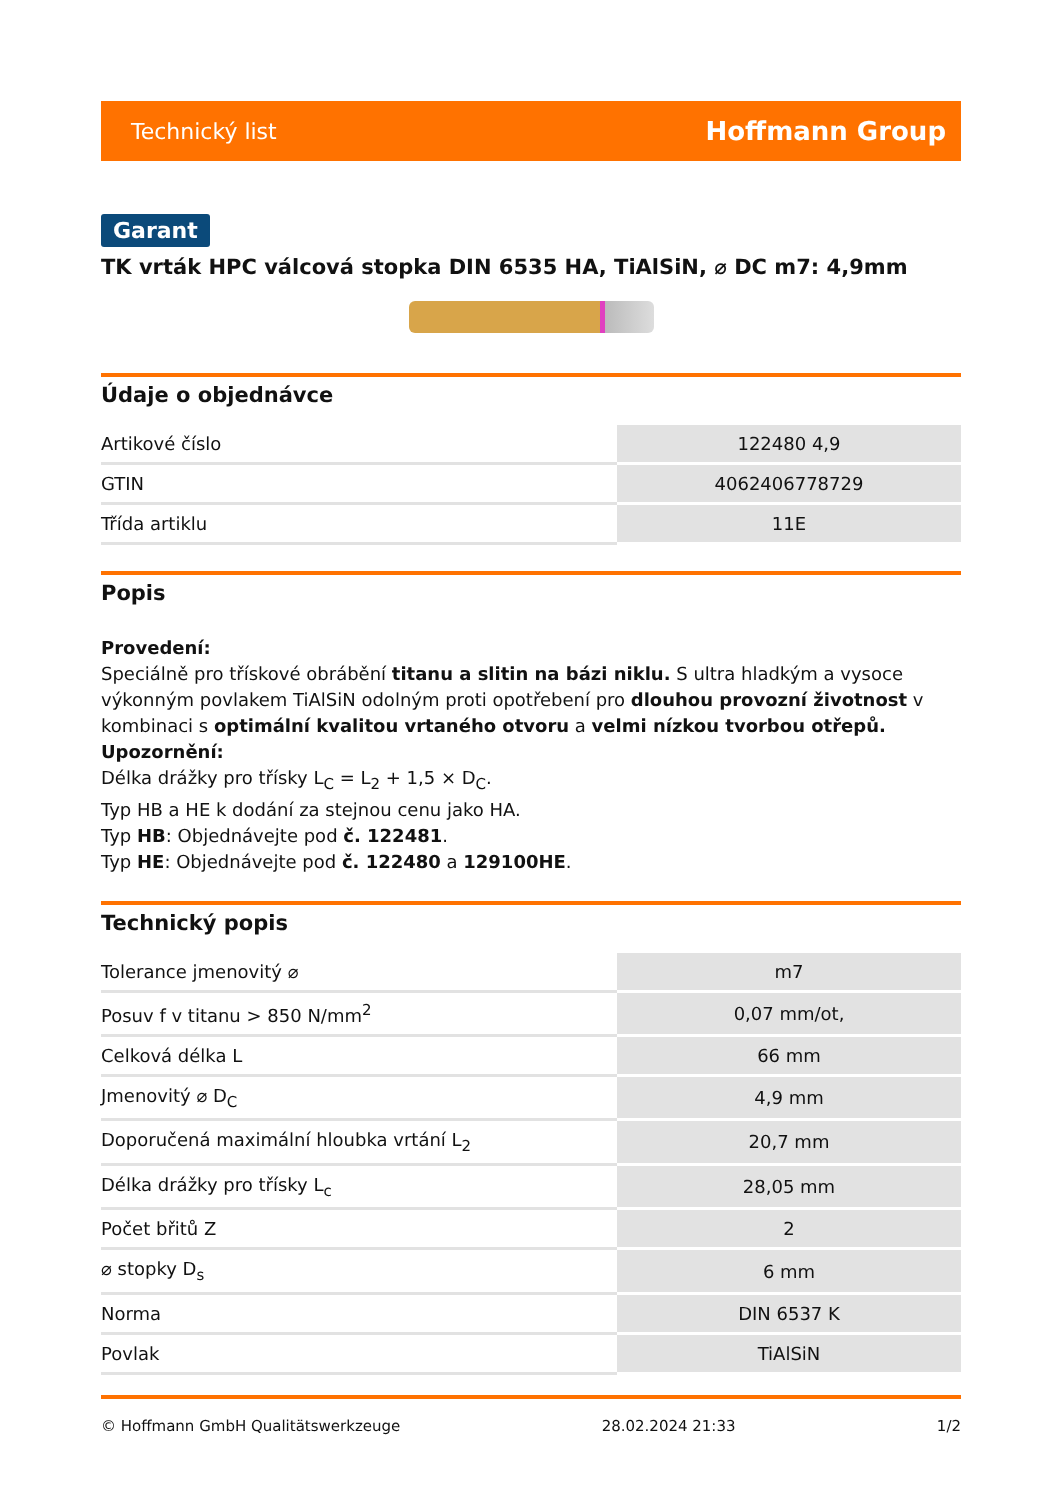Technický list Hoffmann Group
Garant
TK vrták HPC válcová stopka DIN 6535 HA, TiAlSiN, ⌀ DC m7: 4,9mm
Údaje o objednávce
| Artikové číslo | 122480 4,9 |
| GTIN | 4062406778729 |
| Třída artiklu | 11E |
Popis
Provedení:
Speciálně pro třískové obrábění titanu a slitin na bázi niklu. S ultra hladkým a vysoce výkonným povlakem TiAlSiN odolným proti opotřebení pro dlouhou provozní životnost v kombinaci s optimální kvalitou vrtaného otvoru a velmi nízkou tvorbou otřepů.
Upozornění:
Délka drážky pro třísky L<sub>C</sub> = L<sub>2</sub> + 1,5 × D<sub>C</sub>.
Typ HB a HE k dodání za stejnou cenu jako HA.
Typ HB: Objednávejte pod č. 122481.
Typ HE: Objednávejte pod č. 122480 a 129100HE.
Technický popis
| Tolerance jmenovitý ⌀ | m7 |
| Posuv f v titanu > 850 N/mm<sup>2</sup> | 0,07 mm/ot, |
| Celková délka L | 66 mm |
| Jmenovitý ⌀ D<sub>C</sub> | 4,9 mm |
| Doporučená maximální hloubka vrtání L<sub>2</sub> | 20,7 mm |
| Délka drážky pro třísky L<sub>c</sub> | 28,05 mm |
| Počet břitů Z | 2 |
| ⌀ stopky D<sub>s</sub> | 6 mm |
| Norma | DIN 6537 K |
| Povlak | TiAlSiN |
© Hoffmann GmbH Qualitätswerkzeuge 28.02.2024 21:33 1/2